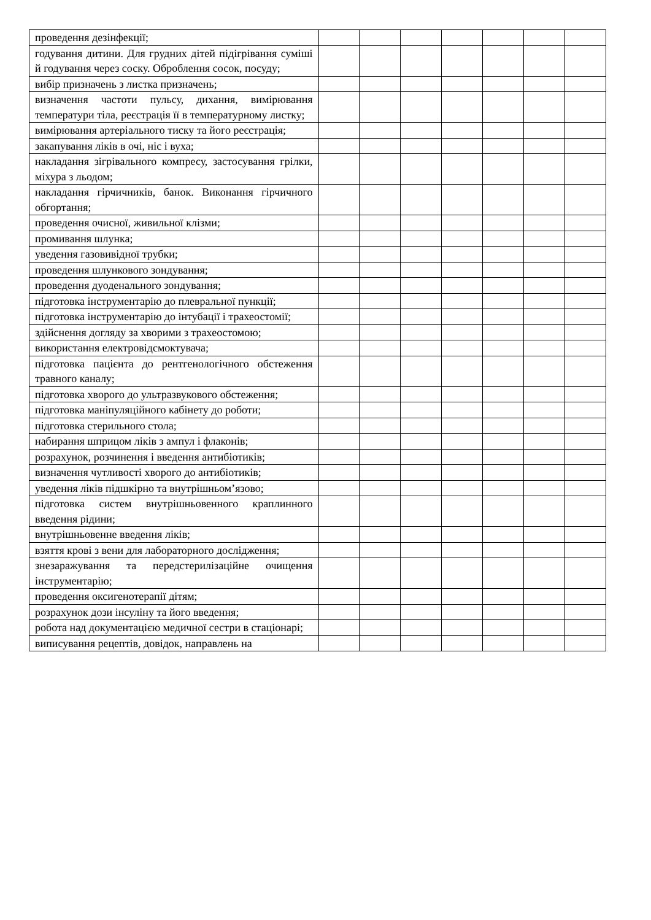| проведення дезінфекції; | | | | | | | |
| годування дитини. Для грудних дітей підігрівання суміші й годування через соску. Оброблення сосок, посуду; | | | | | | | |
| вибір призначень з листка призначень; | | | | | | | |
| визначення частоти пульсу, дихання, вимірювання температури тіла, реєстрація її в температурному листку; | | | | | | | |
| вимірювання артеріального тиску та його реєстрація; | | | | | | | |
| закапування ліків в очі, ніс і вуха; | | | | | | | |
| накладання зігрівального компресу, застосування грілки, міхура з льодом; | | | | | | | |
| накладання гірчичників, банок. Виконання гірчичного обгортання; | | | | | | | |
| проведення очисної, живильної клізми; | | | | | | | |
| промивання шлунка; | | | | | | | |
| уведення газовивідної трубки; | | | | | | | |
| проведення шлункового зондування; | | | | | | | |
| проведення дуоденального зондування; | | | | | | | |
| підготовка інструментарію до плевральної пункції; | | | | | | | |
| підготовка інструментарію до інтубації і трахеостомії; | | | | | | | |
| здійснення догляду за хворими з трахеостомою; | | | | | | | |
| використання електровідсмоктувача; | | | | | | | |
| підготовка пацієнта до рентгенологічного обстеження травного каналу; | | | | | | | |
| підготовка хворого до ультразвукового обстеження; | | | | | | | |
| підготовка маніпуляційного кабінету до роботи; | | | | | | | |
| підготовка стерильного стола; | | | | | | | |
| набирання шприцом ліків з ампул і флаконів; | | | | | | | |
| розрахунок, розчинення і введення антибіотиків; | | | | | | | |
| визначення чутливості хворого до антибіотиків; | | | | | | | |
| уведення ліків підшкірно та внутрішньом’язово; | | | | | | | |
| підготовка систем внутрішньовенного краплинного введення рідини; | | | | | | | |
| внутрішньовенне введення ліків; | | | | | | | |
| взяття крові з вени для лабораторного дослідження; | | | | | | | |
| знезаражування та передстерилізаційне очищення інструментарію; | | | | | | | |
| проведення оксигенотерапії дітям; | | | | | | | |
| розрахунок дози інсуліну та його введення; | | | | | | | |
| робота над документацією медичної сестри в стаціонарі; | | | | | | | |
| виписування рецептів, довідок, направлень на | | | | | | | |